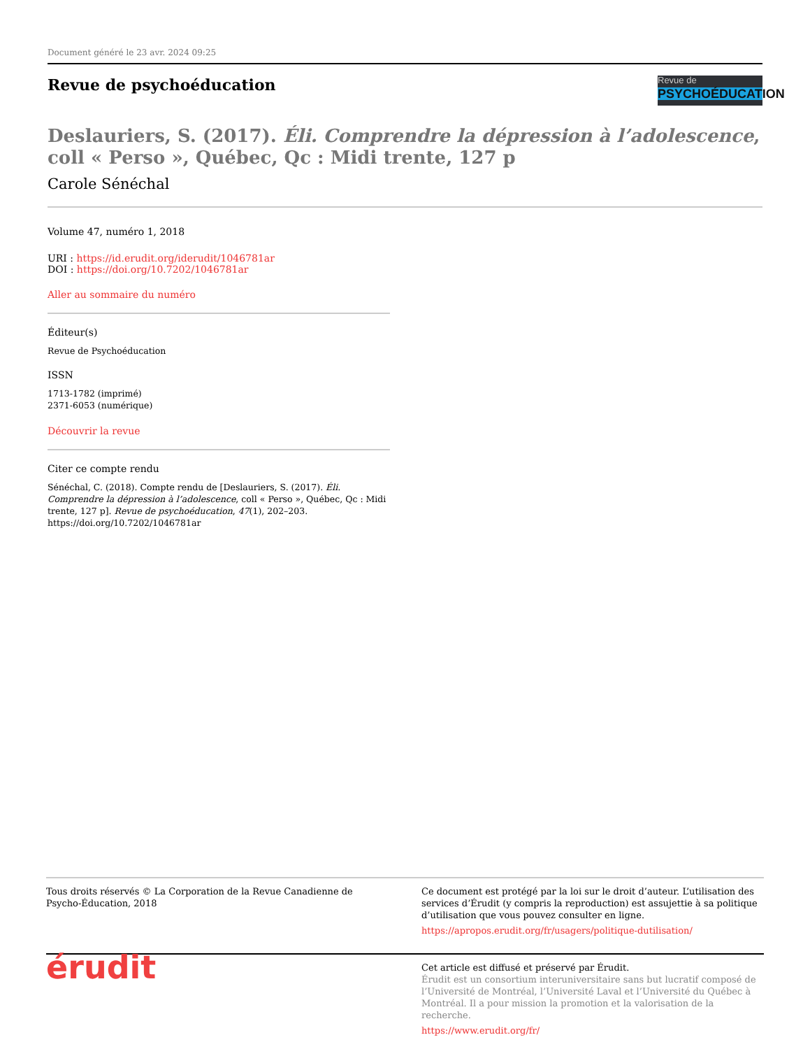Document généré le 23 avr. 2024 09:25
Revue de psychoéducation
Revue de
PSYCHOÉDUCATION
Deslauriers, S. (2017). Éli. Comprendre la dépression à l’adolescence, coll « Perso », Québec, Qc : Midi trente, 127 p
Carole Sénéchal
Volume 47, numéro 1, 2018
URI : https://id.erudit.org/iderudit/1046781ar
DOI : https://doi.org/10.7202/1046781ar
Aller au sommaire du numéro
Éditeur(s)
Revue de Psychoéducation
ISSN
1713-1782 (imprimé)
2371-6053 (numérique)
Découvrir la revue
Citer ce compte rendu
Sénéchal, C. (2018). Compte rendu de [Deslauriers, S. (2017). Éli. Comprendre la dépression à l’adolescence, coll « Perso », Québec, Qc : Midi trente, 127 p]. Revue de psychoéducation, 47(1), 202–203. https://doi.org/10.7202/1046781ar
Tous droits réservés © La Corporation de la Revue Canadienne de Psycho-Éducation, 2018
Ce document est protégé par la loi sur le droit d’auteur. L’utilisation des services d’Érudit (y compris la reproduction) est assujettie à sa politique d’utilisation que vous pouvez consulter en ligne.
https://apropos.erudit.org/fr/usagers/politique-dutilisation/
érudit
Cet article est diffusé et préservé par Érudit.
Érudit est un consortium interuniversitaire sans but lucratif composé de l’Université de Montréal, l’Université Laval et l’Université du Québec à Montréal. Il a pour mission la promotion et la valorisation de la recherche.
https://www.erudit.org/fr/